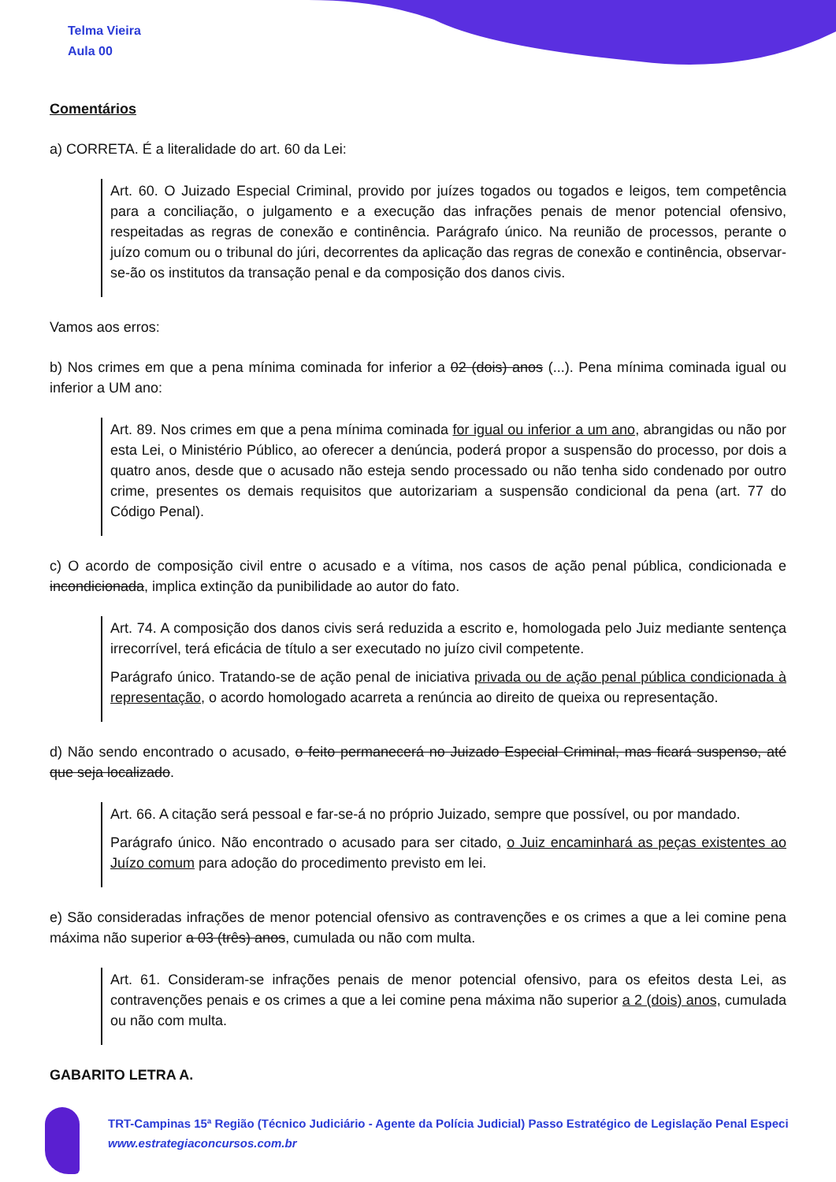Telma Vieira
Aula 00
Comentários
a) CORRETA. É a literalidade do art. 60 da Lei:
Art. 60. O Juizado Especial Criminal, provido por juízes togados ou togados e leigos, tem competência para a conciliação, o julgamento e a execução das infrações penais de menor potencial ofensivo, respeitadas as regras de conexão e continência. Parágrafo único. Na reunião de processos, perante o juízo comum ou o tribunal do júri, decorrentes da aplicação das regras de conexão e continência, observar-se-ão os institutos da transação penal e da composição dos danos civis.
Vamos aos erros:
b) Nos crimes em que a pena mínima cominada for inferior a 02 (dois) anos (...). Pena mínima cominada igual ou inferior a UM ano:
Art. 89. Nos crimes em que a pena mínima cominada for igual ou inferior a um ano, abrangidas ou não por esta Lei, o Ministério Público, ao oferecer a denúncia, poderá propor a suspensão do processo, por dois a quatro anos, desde que o acusado não esteja sendo processado ou não tenha sido condenado por outro crime, presentes os demais requisitos que autorizariam a suspensão condicional da pena (art. 77 do Código Penal).
c) O acordo de composição civil entre o acusado e a vítima, nos casos de ação penal pública, condicionada e incondicionada, implica extinção da punibilidade ao autor do fato.
Art. 74. A composição dos danos civis será reduzida a escrito e, homologada pelo Juiz mediante sentença irrecorrível, terá eficácia de título a ser executado no juízo civil competente.
Parágrafo único. Tratando-se de ação penal de iniciativa privada ou de ação penal pública condicionada à representação, o acordo homologado acarreta a renúncia ao direito de queixa ou representação.
d) Não sendo encontrado o acusado, o feito permanecerá no Juizado Especial Criminal, mas ficará suspenso, até que seja localizado.
Art. 66. A citação será pessoal e far-se-á no próprio Juizado, sempre que possível, ou por mandado.
Parágrafo único. Não encontrado o acusado para ser citado, o Juiz encaminhará as peças existentes ao Juízo comum para adoção do procedimento previsto em lei.
e) São consideradas infrações de menor potencial ofensivo as contravenções e os crimes a que a lei comine pena máxima não superior a 03 (três) anos, cumulada ou não com multa.
Art. 61. Consideram-se infrações penais de menor potencial ofensivo, para os efeitos desta Lei, as contravenções penais e os crimes a que a lei comine pena máxima não superior a 2 (dois) anos, cumulada ou não com multa.
GABARITO LETRA A.
TRT-Campinas 15ª Região (Técnico Judiciário - Agente da Polícia Judicial) Passo Estratégico de Legislação Penal Especi
www.estrategiaconcursos.com.br